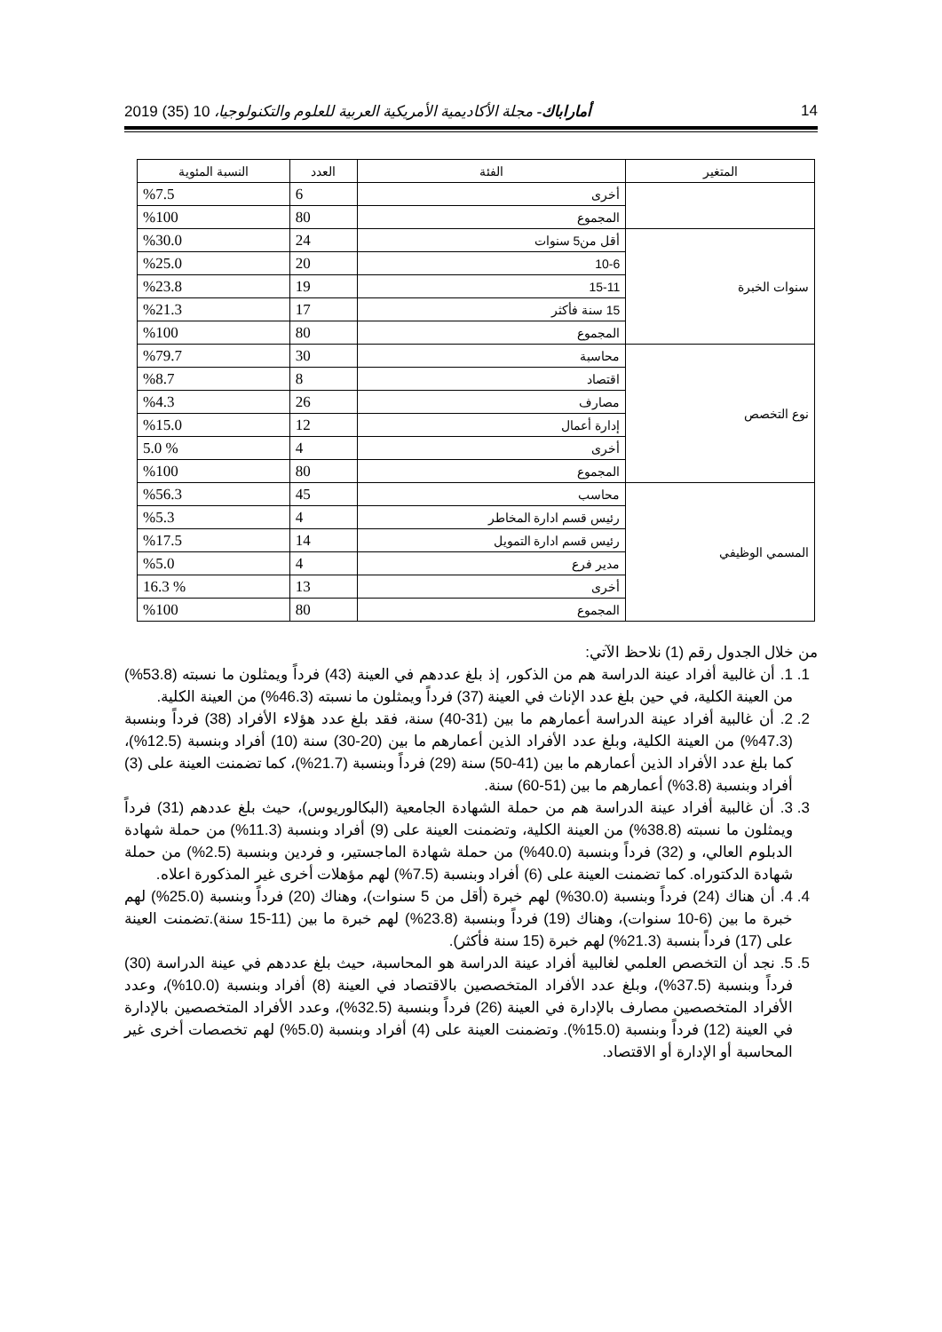14 أماراباك- مجلة الأكاديمية الأمريكية العربية للعلوم والتكنولوجيا، 10 (35) 2019
| المتغير | الفئة | العدد | النسبة المئوية |
| --- | --- | --- | --- |
| | أخرى | 6 | %7.5 |
| | المجموع | 80 | %100 |
| سنوات الخبرة | أقل من5 سنوات | 24 | %30.0 |
| | 10-6 | 20 | %25.0 |
| | 15-11 | 19 | %23.8 |
| | 15 سنة فأكثر | 17 | %21.3 |
| | المجموع | 80 | %100 |
| نوع التخصص | محاسبة | 30 | %79.7 |
| | اقتصاد | 8 | %8.7 |
| | مصارف | 26 | %4.3 |
| | إدارة أعمال | 12 | %15.0 |
| | أخرى | 4 | % 5.0 |
| | المجموع | 80 | %100 |
| المسمي الوظيفي | محاسب | 45 | %56.3 |
| | رئيس قسم ادارة المخاطر | 4 | %5.3 |
| | رئيس قسم ادارة التمويل | 14 | %17.5 |
| | مدير فرع | 4 | %5.0 |
| | أخرى | 13 | % 16.3 |
| | المجموع | 80 | %100 |
من خلال الجدول رقم (1) نلاحظ الآتي:
1. 1. أن غالبية أفراد عينة الدراسة هم من الذكور، إذ بلغ عددهم في العينة (43) فرداً ويمثلون ما نسبته (53.8%) من العينة الكلية، في حين بلغ عدد الإناث في العينة (37) فرداً ويمثلون ما نسبته (46.3%) من العينة الكلية.
2. 2. أن غالبية أفراد عينة الدراسة أعمارهم ما بين (31-40) سنة، فقد بلغ عدد هؤلاء الأفراد (38) فرداً وبنسبة (47.3%) من العينة الكلية، وبلغ عدد الأفراد الذين أعمارهم ما بين (20-30) سنة (10) أفراد وبنسبة (12.5%)، كما بلغ عدد الأفراد الذين أعمارهم ما بين (41-50) سنة (29) فرداً وبنسبة (21.7%)، كما تضمنت العينة على (3) أفراد وبنسبة (3.8%) أعمارهم ما بين (51-60) سنة.
3. 3. أن غالبية أفراد عينة الدراسة هم من حملة الشهادة الجامعية (البكالوريوس)، حيث بلغ عددهم (31) فرداً ويمثلون ما نسبته (38.8%) من العينة الكلية، وتضمنت العينة على (9) أفراد وبنسبة (11.3%) من حملة شهادة الدبلوم العالي، و (32) فرداً وبنسبة (40.0%) من حملة شهادة الماجستير، و فردين وبنسبة (2.5%) من حملة شهادة الدكتوراه. كما تضمنت العينة على (6) أفراد وبنسبة (7.5%) لهم مؤهلات أخرى غير المذكورة اعلاه.
4. 4. أن هناك (24) فرداً وبنسبة (30.0%) لهم خبرة (أقل من 5 سنوات)، وهناك (20) فرداً وبنسبة (25.0%) لهم خبرة ما بين (6-10 سنوات)، وهناك (19) فرداً وبنسبة (23.8%) لهم خبرة ما بين (11-15 سنة).تضمنت العينة على (17) فرداً بنسبة (21.3%) لهم خبرة (15 سنة فأكثر).
5. 5. نجد أن التخصص العلمي لغالبية أفراد عينة الدراسة هو المحاسبة، حيث بلغ عددهم في عينة الدراسة (30) فرداً وبنسبة (37.5%)، وبلغ عدد الأفراد المتخصصين بالاقتصاد في العينة (8) أفراد وبنسبة (10.0%)، وعدد الأفراد المتخصصين مصارف بالإدارة في العينة (26) فرداً وبنسبة (32.5%)، وعدد الأفراد المتخصصين بالإدارة في العينة (12) فرداً وبنسبة (15.0%). وتضمنت العينة على (4) أفراد وبنسبة (5.0%) لهم تخصصات أخرى غير المحاسبة أو الإدارة أو الاقتصاد.